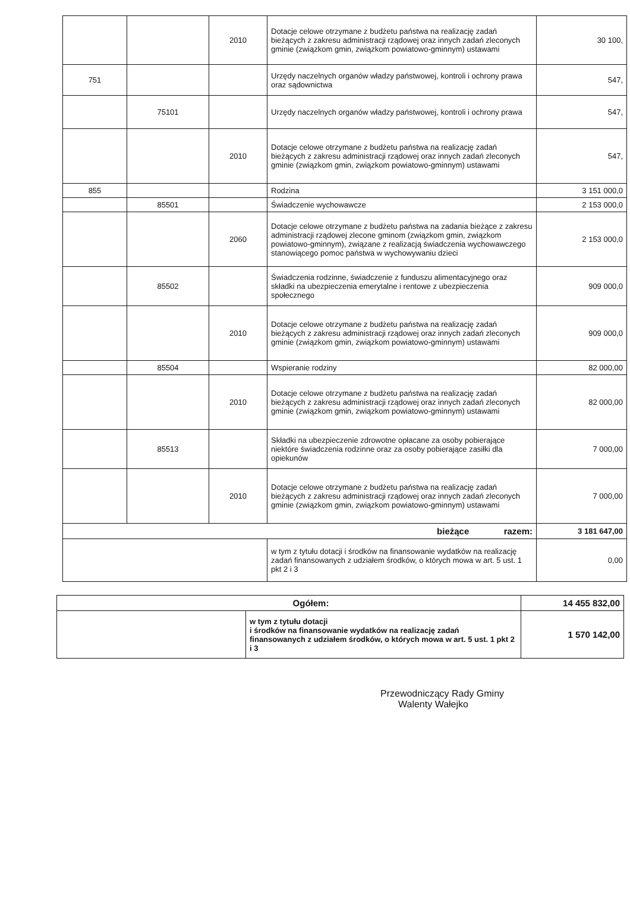| | | 2010 | Dotacje celowe otrzymane z budżetu państwa na realizację zadań bieżących z zakresu administracji rządowej oraz innych zadań zleconych gminie (związkom gmin, związkom powiatowo-gminnym) ustawami | 30 100, |
| 751 | | | Urzędy naczelnych organów władzy państwowej, kontroli i ochrony prawa oraz sądownictwa | 547, |
| | 75101 | | Urzędy naczelnych organów władzy państwowej, kontroli i ochrony prawa | 547, |
| | | 2010 | Dotacje celowe otrzymane z budżetu państwa na realizację zadań bieżących z zakresu administracji rządowej oraz innych zadań zleconych gminie (związkom gmin, związkom powiatowo-gminnym) ustawami | 547, |
| 855 | | | Rodzina | 3 151 000,0 |
| | 85501 | | Świadczenie wychowawcze | 2 153 000,0 |
| | | 2060 | Dotacje celowe otrzymane z budżetu państwa na zadania bieżące z zakresu administracji rządowej zlecone gminom (związkom gmin, związkom powiatowo-gminnym), związane z realizacją świadczenia wychowawczego stanowiącego pomoc państwa w wychowywaniu dzieci | 2 153 000,0 |
| | 85502 | | Świadczenia rodzinne, świadczenie z funduszu alimentacyjnego oraz składki na ubezpieczenia emerytalne i rentowe z ubezpieczenia społecznego | 909 000,0 |
| | | 2010 | Dotacje celowe otrzymane z budżetu państwa na realizację zadań bieżących z zakresu administracji rządowej oraz innych zadań zleconych gminie (związkom gmin, związkom powiatowo-gminnym) ustawami | 909 000,0 |
| | 85504 | | Wspieranie rodziny | 82 000,00 |
| | | 2010 | Dotacje celowe otrzymane z budżetu państwa na realizację zadań bieżących z zakresu administracji rządowej oraz innych zadań zleconych gminie (związkom gmin, związkom powiatowo-gminnym) ustawami | 82 000,00 |
| | 85513 | | Składki na ubezpieczenie zdrowotne opłacane za osoby pobierające niektóre świadczenia rodzinne oraz za osoby pobierające zasiłki dla opiekunów | 7 000,00 |
| | | 2010 | Dotacje celowe otrzymane z budżetu państwa na realizację zadań bieżących z zakresu administracji rządowej oraz innych zadań zleconych gminie (związkom gmin, związkom powiatowo-gminnym) ustawami | 7 000,00 |
| bieżące razem: | | | | 3 181 647,00 |
| | | | w tym z tytułu dotacji i środków na finansowanie wydatków na realizację zadań finansowanych z udziałem środków, o których mowa w art. 5 ust. 1 pkt 2 i 3 | 0,00 |
| Ogółem: | | 14 455 832,00 |
| | w tym z tytułu dotacji i środków na finansowanie wydatków na realizację zadań finansowanych z udziałem środków, o których mowa w art. 5 ust. 1 pkt 2 i 3 | 1 570 142,00 |
Przewodniczący Rady Gminy
Walenty Wałejko